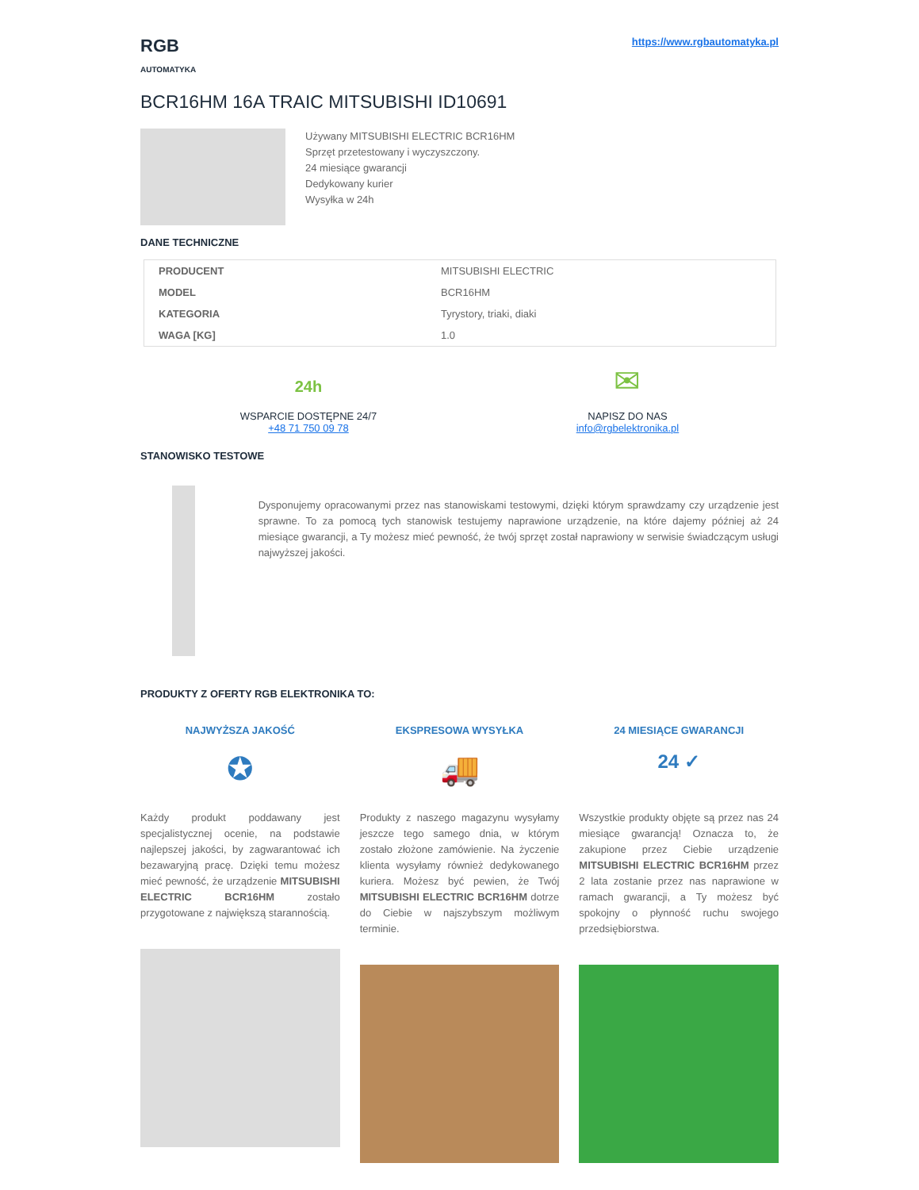RGB
AUTOMATYKA
https://www.rgbautomatyka.pl
BCR16HM 16A TRAIC MITSUBISHI ID10691
Używany MITSUBISHI ELECTRIC BCR16HM
Sprzęt przetestowany i wyczyszczony.
24 miesiące gwarancji
Dedykowany kurier
Wysyłka w 24h
DANE TECHNICZNE
| PRODUCENT | MITSUBISHI ELECTRIC |
| MODEL | BCR16HM |
| KATEGORIA | Tyrystory, triaki, diaki |
| WAGA [KG] | 1.0 |
24h
WSPARCIE DOSTĘPNE 24/7
+48 71 750 09 78
✉
NAPISZ DO NAS
info@rgbelektronika.pl
STANOWISKO TESTOWE
Dysponujemy opracowanymi przez nas stanowiskami testowymi, dzięki którym sprawdzamy czy urządzenie jest sprawne. To za pomocą tych stanowisk testujemy naprawione urządzenie, na które dajemy później aż 24 miesiące gwarancji, a Ty możesz mieć pewność, że twój sprzęt został naprawiony w serwisie świadczącym usługi najwyższej jakości.
PRODUKTY Z OFERTY RGB ELEKTRONIKA TO:
NAJWYŻSZA JAKOŚĆ
✪
Każdy produkt poddawany jest specjalistycznej ocenie, na podstawie najlepszej jakości, by zagwarantować ich bezawaryjną pracę. Dzięki temu możesz mieć pewność, że urządzenie MITSUBISHI ELECTRIC BCR16HM zostało przygotowane z największą starannością.
EKSPRESOWA WYSYŁKA
🚚
Produkty z naszego magazynu wysyłamy jeszcze tego samego dnia, w którym zostało złożone zamówienie. Na życzenie klienta wysyłamy również dedykowanego kuriera. Możesz być pewien, że Twój MITSUBISHI ELECTRIC BCR16HM dotrze do Ciebie w najszybszym możliwym terminie.
24 MIESIĄCE GWARANCJI
24 ✓
Wszystkie produkty objęte są przez nas 24 miesiące gwarancją! Oznacza to, że zakupione przez Ciebie urządzenie MITSUBISHI ELECTRIC BCR16HM przez 2 lata zostanie przez nas naprawione w ramach gwarancji, a Ty możesz być spokojny o płynność ruchu swojego przedsiębiorstwa.